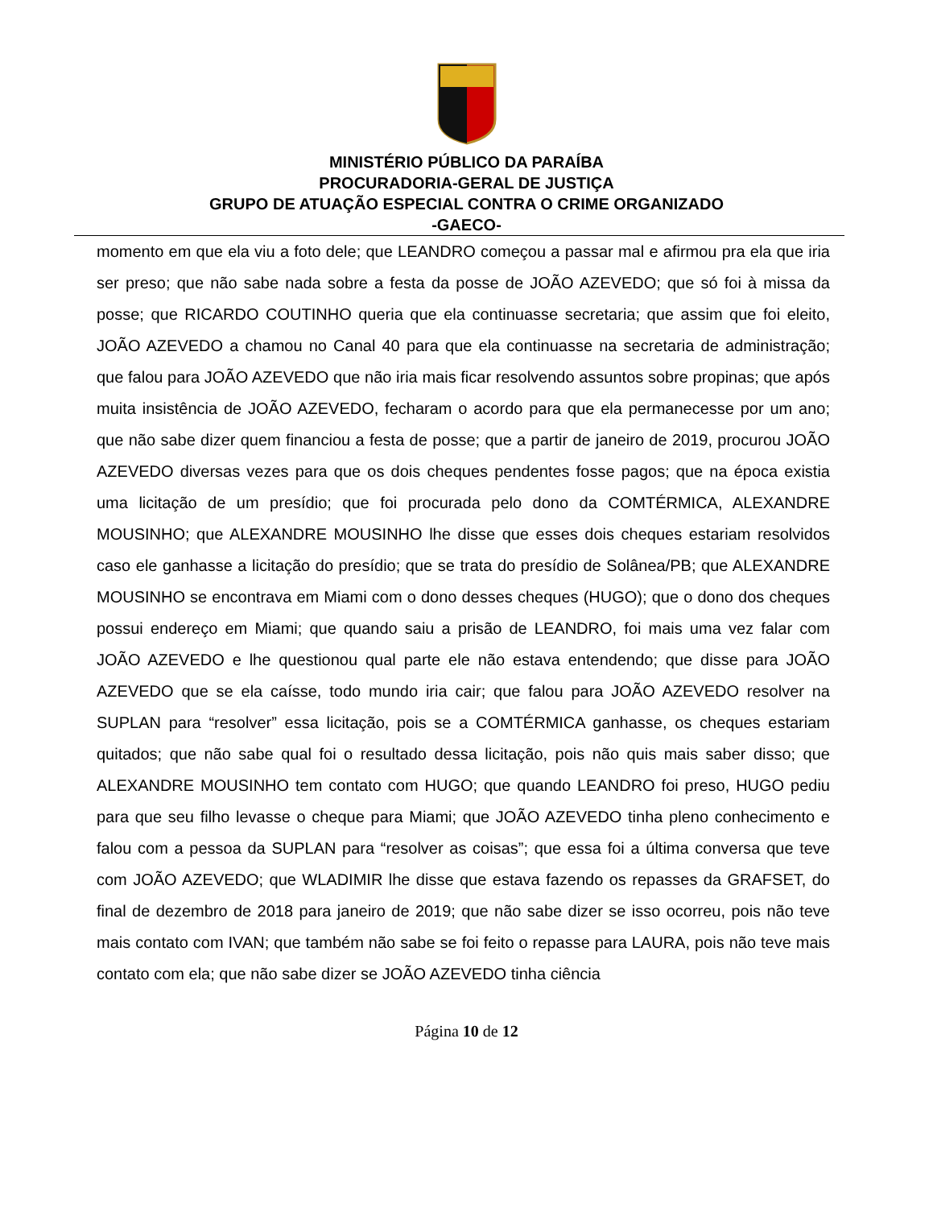MINISTÉRIO PÚBLICO DA PARAÍBA
PROCURADORIA-GERAL DE JUSTIÇA
GRUPO DE ATUAÇÃO ESPECIAL CONTRA O CRIME ORGANIZADO
-GAECO-
momento em que ela viu a foto dele; que LEANDRO começou a passar mal e afirmou pra ela que iria ser preso; que não sabe nada sobre a festa da posse de JOÃO AZEVEDO; que só foi à missa da posse; que RICARDO COUTINHO queria que ela continuasse secretaria; que assim que foi eleito, JOÃO AZEVEDO a chamou no Canal 40 para que ela continuasse na secretaria de administração; que falou para JOÃO AZEVEDO que não iria mais ficar resolvendo assuntos sobre propinas; que após muita insistência de JOÃO AZEVEDO, fecharam o acordo para que ela permanecesse por um ano; que não sabe dizer quem financiou a festa de posse; que a partir de janeiro de 2019, procurou JOÃO AZEVEDO diversas vezes para que os dois cheques pendentes fosse pagos; que na época existia uma licitação de um presídio; que foi procurada pelo dono da COMTÉRMICA, ALEXANDRE MOUSINHO; que ALEXANDRE MOUSINHO lhe disse que esses dois cheques estariam resolvidos caso ele ganhasse a licitação do presídio; que se trata do presídio de Solânea/PB; que ALEXANDRE MOUSINHO se encontrava em Miami com o dono desses cheques (HUGO); que o dono dos cheques possui endereço em Miami; que quando saiu a prisão de LEANDRO, foi mais uma vez falar com JOÃO AZEVEDO e lhe questionou qual parte ele não estava entendendo; que disse para JOÃO AZEVEDO que se ela caísse, todo mundo iria cair; que falou para JOÃO AZEVEDO resolver na SUPLAN para “resolver” essa licitação, pois se a COMTÉRMICA ganhasse, os cheques estariam quitados; que não sabe qual foi o resultado dessa licitação, pois não quis mais saber disso; que ALEXANDRE MOUSINHO tem contato com HUGO; que quando LEANDRO foi preso, HUGO pediu para que seu filho levasse o cheque para Miami; que JOÃO AZEVEDO tinha pleno conhecimento e falou com a pessoa da SUPLAN para “resolver as coisas”; que essa foi a última conversa que teve com JOÃO AZEVEDO; que WLADIMIR lhe disse que estava fazendo os repasses da GRAFSET, do final de dezembro de 2018 para janeiro de 2019; que não sabe dizer se isso ocorreu, pois não teve mais contato com IVAN; que também não sabe se foi feito o repasse para LAURA, pois não teve mais contato com ela; que não sabe dizer se JOÃO AZEVEDO tinha ciência
Página 10 de 12